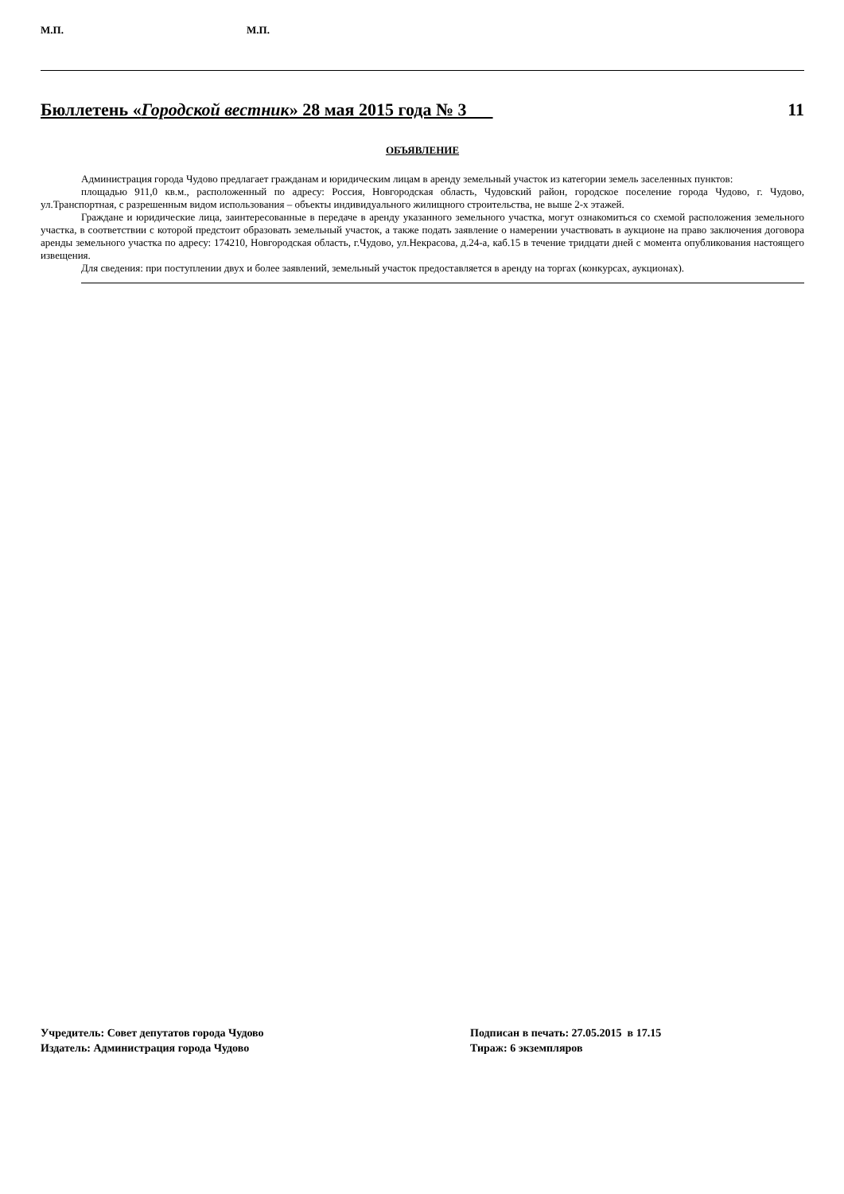М.П. М.П.
Бюллетень «Городской вестник» 28 мая 2015 года № 3 11
ОБЪЯВЛЕНИЕ
Администрация города Чудово предлагает гражданам и юридическим лицам в аренду земельный участок из категории земель заселенных пунктов:
площадью 911,0 кв.м., расположенный по адресу: Россия, Новгородская область, Чудовский район, городское поселение города Чудово, г. Чудово, ул.Транспортная, с разрешенным видом использования – объекты индивидуального жилищного строительства, не выше 2-х этажей.
Граждане и юридические лица, заинтересованные в передаче в аренду указанного земельного участка, могут ознакомиться со схемой расположения земельного участка, в соответствии с которой предстоит образовать земельный участок, а также подать заявление о намерении участвовать в аукционе на право заключения договора аренды земельного участка по адресу: 174210, Новгородская область, г.Чудово, ул.Некрасова, д.24-а, каб.15 в течение тридцати дней с момента опубликования настоящего извещения.
Для сведения: при поступлении двух и более заявлений, земельный участок предоставляется в аренду на торгах (конкурсах, аукционах).
Учредитель: Совет депутатов города Чудово
Издатель: Администрация города Чудово
Подписан в печать: 27.05.2015 в 17.15
Тираж: 6 экземпляров